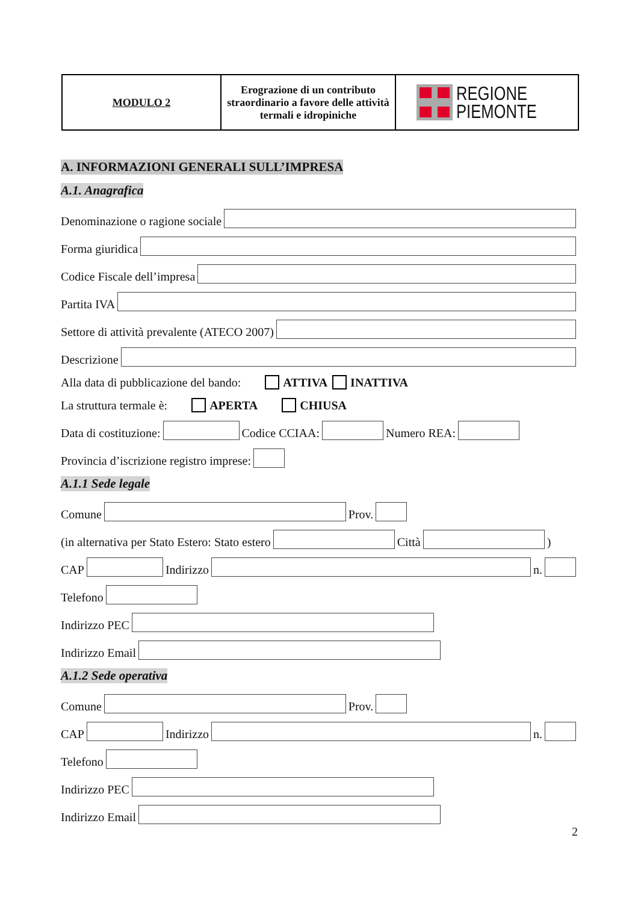| MODULO 2 | Erograzione di un contributo straordinario a favore delle attività termali e idropiniche | REGIONE PIEMONTE |
A. INFORMAZIONI GENERALI SULL’IMPRESA
A.1. Anagrafica
Denominazione o ragione sociale
Forma giuridica
Codice Fiscale dell’impresa
Partita IVA
Settore di attività prevalente (ATECO 2007)
Descrizione
Alla data di pubblicazione del bando: ATTIVA INATTIVA
La struttura termale è: APERTA CHIUSA
Data di costituzione: Codice CCIAA: Numero REA:
Provincia d’iscrizione registro imprese:
A.1.1 Sede legale
Comune Prov.
(in alternativa per Stato Estero: Stato estero Città )
CAP Indirizzo n.
Telefono
Indirizzo PEC
Indirizzo Email
A.1.2 Sede operativa
Comune Prov.
CAP Indirizzo n.
Telefono
Indirizzo PEC
Indirizzo Email
2